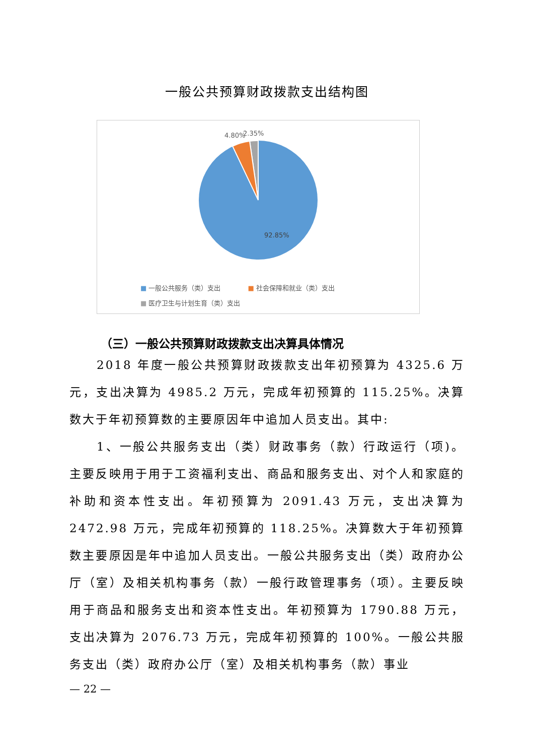一般公共预算财政拨款支出结构图
4.80%
2.35%
92.85%
■ 一般公共服务（类）支出 ■ 社会保障和就业（类）支出
■ 医疗卫生与计划生育（类）支出
（三）一般公共预算财政拨款支出决算具体情况
2018 年度一般公共预算财政拨款支出年初预算为 4325.6 万元，支出决算为 4985.2 万元，完成年初预算的 115.25%。决算数大于年初预算数的主要原因年中追加人员支出。其中:
1、一般公共服务支出（类）财政事务（款）行政运行（项)。主要反映用于用于工资福利支出、商品和服务支出、对个人和家庭的补助和资本性支出。年初预算为 2091.43 万元，支出决算为 2472.98 万元，完成年初预算的 118.25%。决算数大于年初预算数主要原因是年中追加人员支出。一般公共服务支出（类）政府办公厅（室）及相关机构事务（款）一般行政管理事务（项）。主要反映用于商品和服务支出和资本性支出。年初预算为 1790.88 万元，支出决算为 2076.73 万元，完成年初预算的 100%。一般公共服务支出（类）政府办公厅（室）及相关机构事务（款）事业
— 22 —